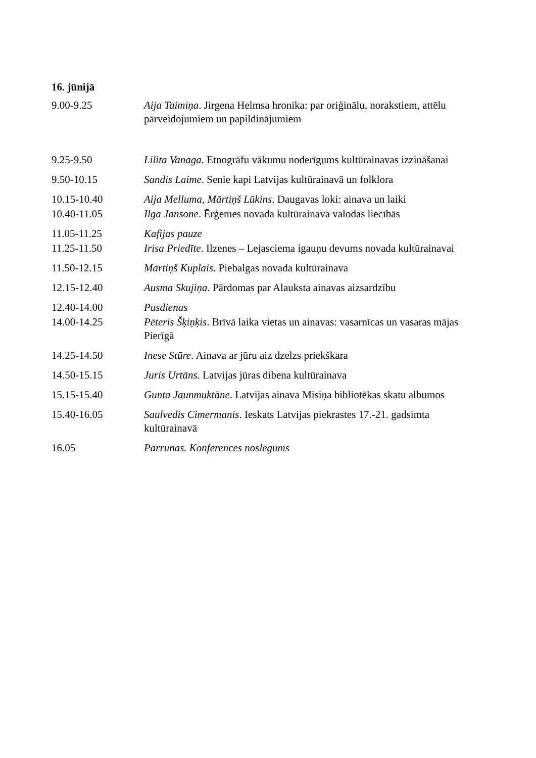16. jūnijā
9.00-9.25 Aija Taimiņa. Jirgena Helmsa hronika: par oriģinālu, norakstiem, attēlu pārveidojumiem un papildinājumiem
9.25-9.50 Lilita Vanaga. Etnogrāfu vākumu noderīgums kultūrainavas izzināšanai
9.50-10.15 Sandis Laime. Senie kapi Latvijas kultūrainavā un folklora
10.15-10.40 Aija Melluma, Mārtiņš Lūkins. Daugavas loki: ainava un laiki
10.40-11.05 Ilga Jansone. Ērģemes novada kultūrainava valodas liecībās
11.05-11.25 Kafijas pauze
11.25-11.50 Irisa Priedīte. Ilzenes – Lejasciema igauņu devums novada kultūrainavai
11.50-12.15 Mārtiņš Kuplais. Piebalgas novada kultūrainava
12.15-12.40 Ausma Skujiņa. Pārdomas par Alauksta ainavas aizsardzību
12.40-14.00 Pusdienas
14.00-14.25 Pēteris Šķiņķis. Brīvā laika vietas un ainavas: vasarnīcas un vasaras mājas Pierīgā
14.25-14.50 Inese Stūre. Ainava ar jūru aiz dzelzs priekškara
14.50-15.15 Juris Urtāns. Latvijas jūras dibena kultūrainava
15.15-15.40 Gunta Jaunmuktāne. Latvijas ainava Misiņa bibliotēkas skatu albumos
15.40-16.05 Saulvedis Cimermanis. Ieskats Latvijas piekrastes 17.-21. gadsimta kultūrainavā
16.05 Pārrunas. Konferences noslēgums